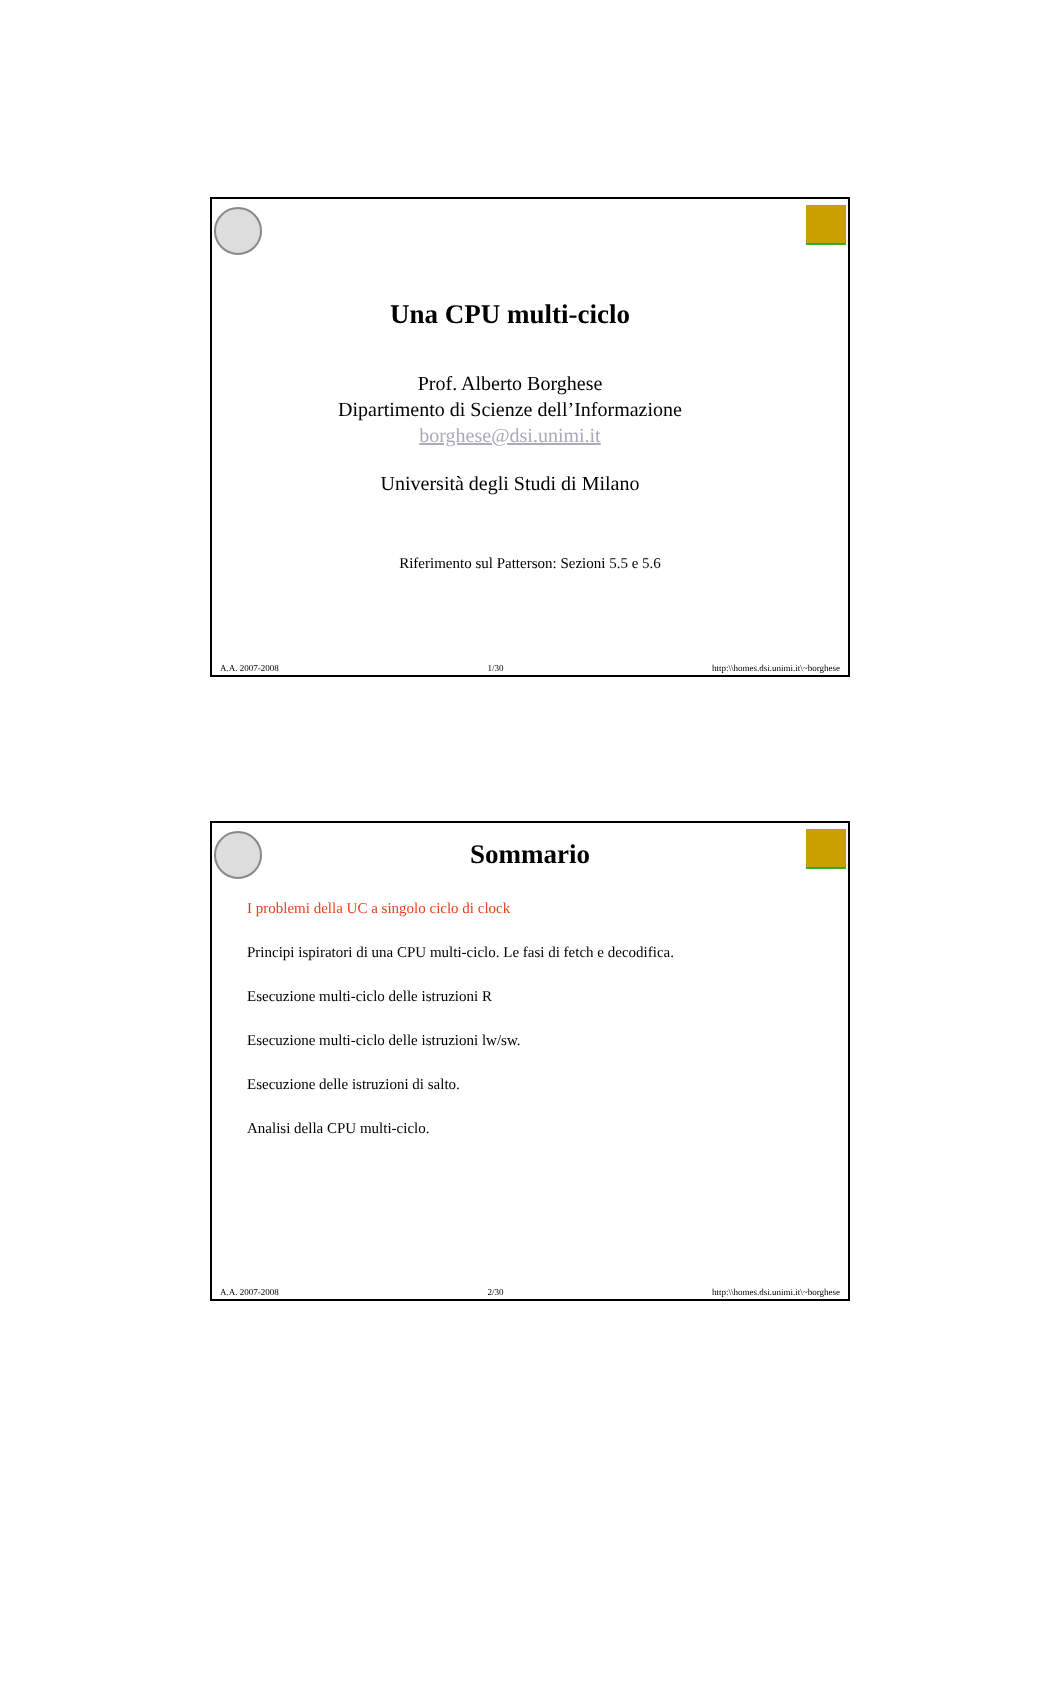Una CPU multi-ciclo
Prof. Alberto Borghese
Dipartimento di Scienze dell’Informazione
borghese@dsi.unimi.it
Università degli Studi di Milano
Riferimento sul Patterson: Sezioni 5.5 e 5.6
A.A. 2007-2008 1/30 http:\\homes.dsi.unimi.it\~borghese
Sommario
I problemi della UC a singolo ciclo di clock
Principi ispiratori di una CPU multi-ciclo. Le fasi di fetch e decodifica.
Esecuzione multi-ciclo delle istruzioni R
Esecuzione multi-ciclo delle istruzioni lw/sw.
Esecuzione delle istruzioni di salto.
Analisi della CPU multi-ciclo.
A.A. 2007-2008 2/30 http:\\homes.dsi.unimi.it\~borghese